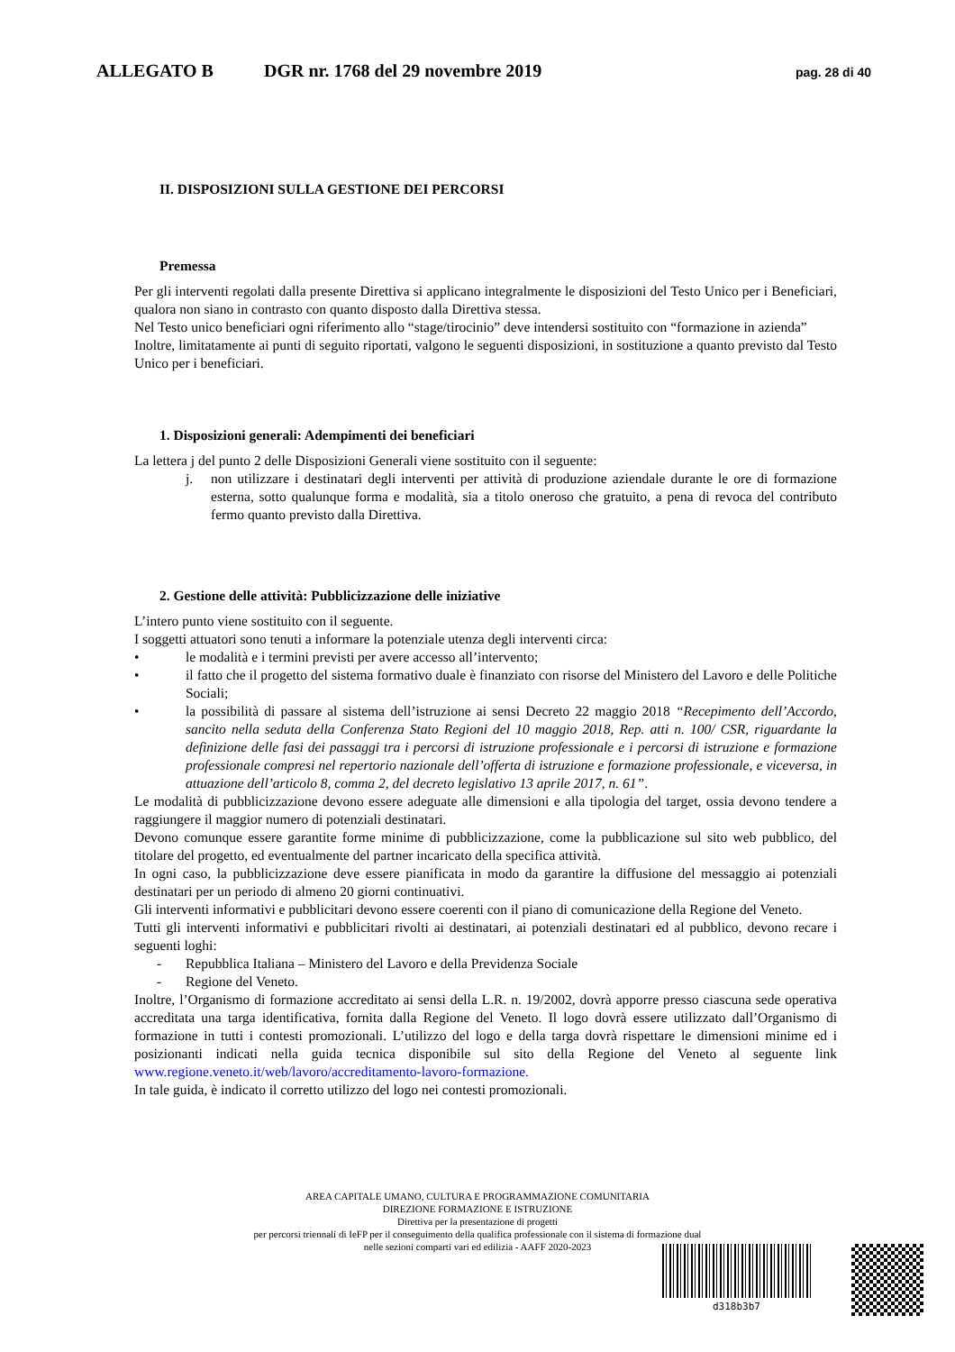ALLEGATO B DGR nr. 1768 del 29 novembre 2019 pag. 28 di 40
II. DISPOSIZIONI SULLA GESTIONE DEI PERCORSI
Premessa
Per gli interventi regolati dalla presente Direttiva si applicano integralmente le disposizioni del Testo Unico per i Beneficiari, qualora non siano in contrasto con quanto disposto dalla Direttiva stessa.
Nel Testo unico beneficiari ogni riferimento allo “stage/tirocinio” deve intendersi sostituito con “formazione in azienda”
Inoltre, limitatamente ai punti di seguito riportati, valgono le seguenti disposizioni, in sostituzione a quanto previsto dal Testo Unico per i beneficiari.
1. Disposizioni generali: Adempimenti dei beneficiari
La lettera j del punto 2 delle Disposizioni Generali viene sostituito con il seguente:
j. non utilizzare i destinatari degli interventi per attività di produzione aziendale durante le ore di formazione esterna, sotto qualunque forma e modalità, sia a titolo oneroso che gratuito, a pena di revoca del contributo fermo quanto previsto dalla Direttiva.
2. Gestione delle attività: Pubblicizzazione delle iniziative
L’intero punto viene sostituito con il seguente.
I soggetti attuatori sono tenuti a informare la potenziale utenza degli interventi circa:
• le modalità e i termini previsti per avere accesso all’intervento;
• il fatto che il progetto del sistema formativo duale è finanziato con risorse del Ministero del Lavoro e delle Politiche Sociali;
• la possibilità di passare al sistema dell’istruzione ai sensi Decreto 22 maggio 2018 “Recepimento dell’Accordo, sancito nella seduta della Conferenza Stato Regioni del 10 maggio 2018, Rep. atti n. 100/ CSR, riguardante la definizione delle fasi dei passaggi tra i percorsi di istruzione professionale e i percorsi di istruzione e formazione professionale compresi nel repertorio nazionale dell’offerta di istruzione e formazione professionale, e viceversa, in attuazione dell’articolo 8, comma 2, del decreto legislativo 13 aprile 2017, n. 61”.
Le modalità di pubblicizzazione devono essere adeguate alle dimensioni e alla tipologia del target, ossia devono tendere a raggiungere il maggior numero di potenziali destinatari.
Devono comunque essere garantite forme minime di pubblicizzazione, come la pubblicazione sul sito web pubblico, del titolare del progetto, ed eventualmente del partner incaricato della specifica attività.
In ogni caso, la pubblicizzazione deve essere pianificata in modo da garantire la diffusione del messaggio ai potenziali destinatari per un periodo di almeno 20 giorni continuativi.
Gli interventi informativi e pubblicitari devono essere coerenti con il piano di comunicazione della Regione del Veneto.
Tutti gli interventi informativi e pubblicitari rivolti ai destinatari, ai potenziali destinatari ed al pubblico, devono recare i seguenti loghi:
- Repubblica Italiana – Ministero del Lavoro e della Previdenza Sociale
- Regione del Veneto.
Inoltre, l’Organismo di formazione accreditato ai sensi della L.R. n. 19/2002, dovrà apporre presso ciascuna sede operativa accreditata una targa identificativa, fornita dalla Regione del Veneto. Il logo dovrà essere utilizzato dall’Organismo di formazione in tutti i contesti promozionali. L’utilizzo del logo e della targa dovrà rispettare le dimensioni minime ed i posizionanti indicati nella guida tecnica disponibile sul sito della Regione del Veneto al seguente link www.regione.veneto.it/web/lavoro/accreditamento-lavoro-formazione.
In tale guida, è indicato il corretto utilizzo del logo nei contesti promozionali.
AREA CAPITALE UMANO, CULTURA E PROGRAMMAZIONE COMUNITARIA
DIREZIONE FORMAZIONE E ISTRUZIONE
Direttiva per la presentazione di progetti
per percorsi triennali di IeFP per il conseguimento della qualifica professionale con il sistema di formazione dual
nelle sezioni comparti vari ed edilizia - AAFF 2020-2023
d318b3b7